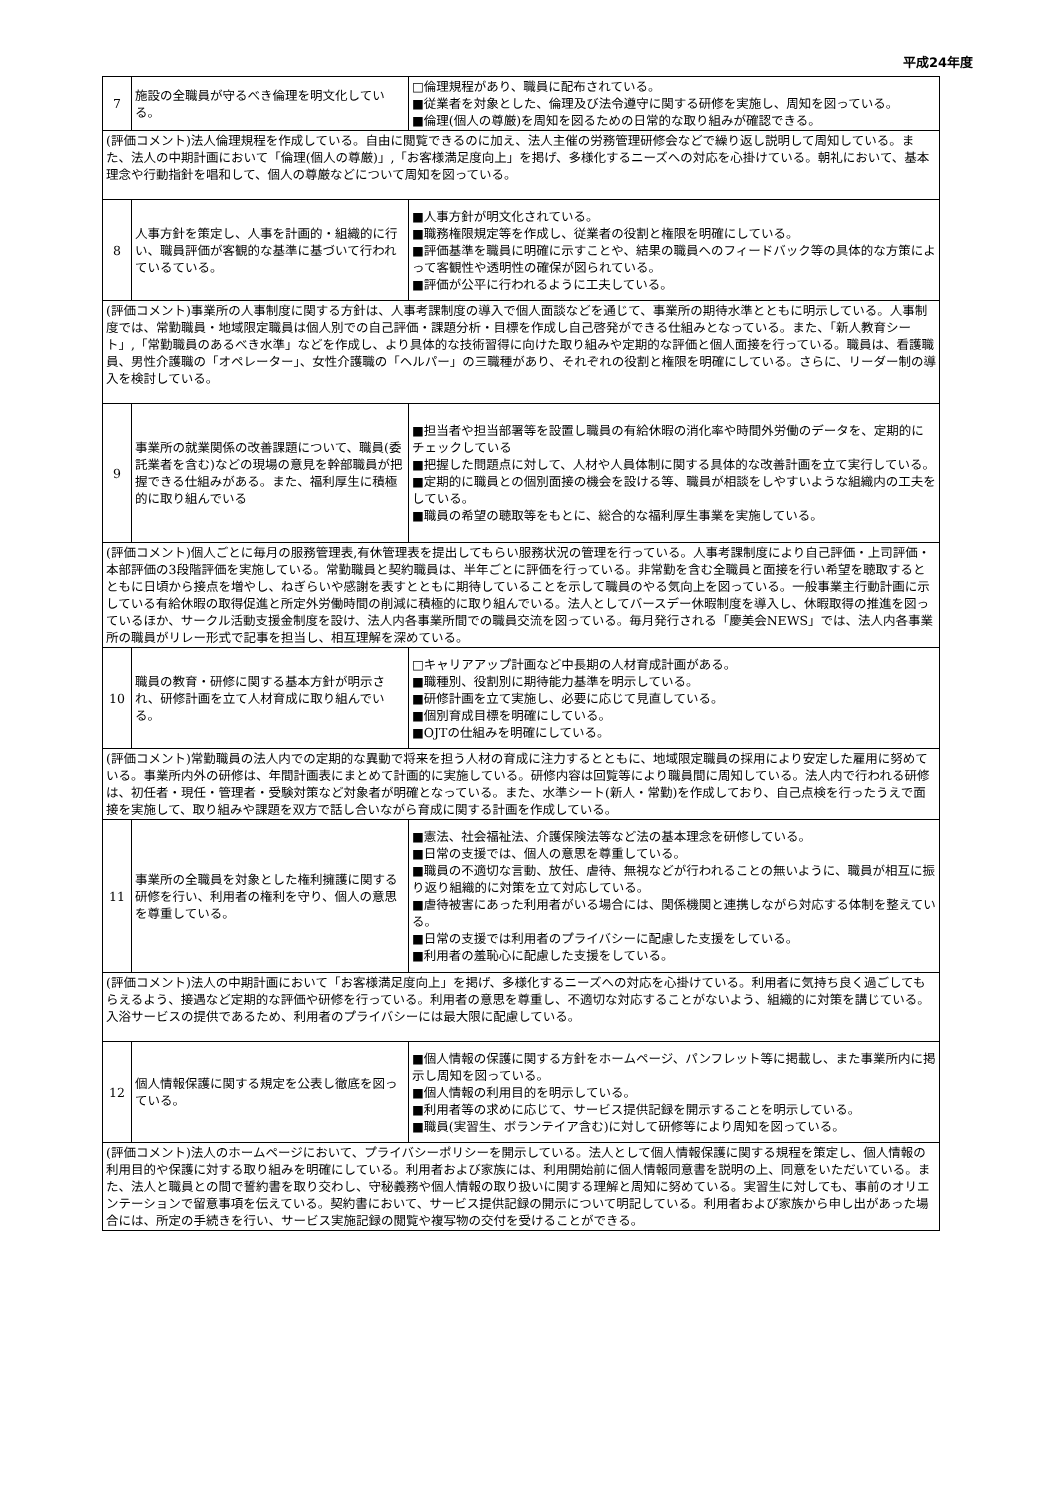平成24年度
| 7 | 施設の全職員が守るべき倫理を明文化している。 | □倫理規程があり、職員に配布されている。 ■従業者を対象とした、倫理及び法令遵守に関する研修を実施し、周知を図っている。 ■倫理(個人の尊厳)を周知を図るための日常的な取り組みが確認できる。 |
| (評価コメント)法人倫理規程を作成している。自由に閲覧できるのに加え、法人主催の労務管理研修会などで繰り返し説明して周知している。また、法人の中期計画において「倫理(個人の尊厳)」,「お客様満足度向上」を掲げ、多様化するニーズへの対応を心掛けている。朝礼において、基本理念や行動指針を唱和して、個人の尊厳などについて周知を図っている。 | | |
| 8 | 人事方針を策定し、人事を計画的・組織的に行い、職員評価が客観的な基準に基づいて行われているている。 | ■人事方針が明文化されている。 ■職務権限規定等を作成し、従業者の役割と権限を明確にしている。 ■評価基準を職員に明確に示すことや、結果の職員へのフィードバック等の具体的な方策によって客観性や透明性の確保が図られている。 ■評価が公平に行われるように工夫している。 |
| (評価コメント)事業所の人事制度に関する方針は、人事考課制度の導入で個人面談などを通じて、事業所の期待水準とともに明示している。人事制度では、常勤職員・地域限定職員は個人別での自己評価・課題分析・目標を作成し自己啓発ができる仕組みとなっている。また、「新人教育シート」,「常勤職員のあるべき水準」などを作成し、より具体的な技術習得に向けた取り組みや定期的な評価と個人面接を行っている。職員は、看護職員、男性介護職の「オペレーター」、女性介護職の「ヘルパー」の三職種があり、それぞれの役割と権限を明確にしている。さらに、リーダー制の導入を検討している。 | | |
| 9 | 事業所の就業関係の改善課題について、職員(委託業者を含む)などの現場の意見を幹部職員が把握できる仕組みがある。また、福利厚生に積極的に取り組んでいる | ■担当者や担当部署等を設置し職員の有給休暇の消化率や時間外労働のデータを、定期的にチェックしている ■把握した問題点に対して、人材や人員体制に関する具体的な改善計画を立て実行している。 ■定期的に職員との個別面接の機会を設ける等、職員が相談をしやすいような組織内の工夫をしている。 ■職員の希望の聴取等をもとに、総合的な福利厚生事業を実施している。 |
| (評価コメント)個人ごとに毎月の服務管理表,有休管理表を提出してもらい服務状況の管理を行っている。人事考課制度により自己評価・上司評価・本部評価の3段階評価を実施している。常勤職員と契約職員は、半年ごとに評価を行っている。非常勤を含む全職員と面接を行い希望を聴取するとともに日頃から接点を増やし、ねぎらいや感謝を表すとともに期待していることを示して職員のやる気向上を図っている。一般事業主行動計画に示している有給休暇の取得促進と所定外労働時間の削減に積極的に取り組んでいる。法人としてバースデー休暇制度を導入し、休暇取得の推進を図っているほか、サークル活動支援金制度を設け、法人内各事業所間での職員交流を図っている。毎月発行される「慶美会NEWS」では、法人内各事業所の職員がリレー形式で記事を担当し、相互理解を深めている。 | | |
| 10 | 職員の教育・研修に関する基本方針が明示され、研修計画を立て人材育成に取り組んでいる。 | □キャリアアップ計画など中長期の人材育成計画がある。 ■職種別、役割別に期待能力基準を明示している。 ■研修計画を立て実施し、必要に応じて見直している。 ■個別育成目標を明確にしている。 ■OJTの仕組みを明確にしている。 |
| (評価コメント)常勤職員の法人内での定期的な異動で将来を担う人材の育成に注力するとともに、地域限定職員の採用により安定した雇用に努めている。事業所内外の研修は、年間計画表にまとめて計画的に実施している。研修内容は回覧等により職員間に周知している。法人内で行われる研修は、初任者・現任・管理者・受験対策など対象者が明確となっている。また、水準シート(新人・常勤)を作成しており、自己点検を行ったうえで面接を実施して、取り組みや課題を双方で話し合いながら育成に関する計画を作成している。 | | |
| 11 | 事業所の全職員を対象とした権利擁護に関する研修を行い、利用者の権利を守り、個人の意思を尊重している。 | ■憲法、社会福祉法、介護保険法等など法の基本理念を研修している。 ■日常の支援では、個人の意思を尊重している。 ■職員の不適切な言動、放任、虐待、無視などが行われることの無いように、職員が相互に振り返り組織的に対策を立て対応している。 ■虐待被害にあった利用者がいる場合には、関係機関と連携しながら対応する体制を整えている。 ■日常の支援では利用者のプライバシーに配慮した支援をしている。 ■利用者の羞恥心に配慮した支援をしている。 |
| (評価コメント)法人の中期計画において「お客様満足度向上」を掲げ、多様化するニーズへの対応を心掛けている。利用者に気持ち良く過ごしてもらえるよう、接遇など定期的な評価や研修を行っている。利用者の意思を尊重し、不適切な対応することがないよう、組織的に対策を講じている。入浴サービスの提供であるため、利用者のプライバシーには最大限に配慮している。 | | |
| 12 | 個人情報保護に関する規定を公表し徹底を図っている。 | ■個人情報の保護に関する方針をホームページ、パンフレット等に掲載し、また事業所内に掲示し周知を図っている。 ■個人情報の利用目的を明示している。 ■利用者等の求めに応じて、サービス提供記録を開示することを明示している。 ■職員(実習生、ボランテイア含む)に対して研修等により周知を図っている。 |
| (評価コメント)法人のホームページにおいて、プライバシーポリシーを開示している。法人として個人情報保護に関する規程を策定し、個人情報の利用目的や保護に対する取り組みを明確にしている。利用者および家族には、利用開始前に個人情報同意書を説明の上、同意をいただいている。また、法人と職員との間で誓約書を取り交わし、守秘義務や個人情報の取り扱いに関する理解と周知に努めている。実習生に対しても、事前のオリエンテーションで留意事項を伝えている。契約書において、サービス提供記録の開示について明記している。利用者および家族から申し出があった場合には、所定の手続きを行い、サービス実施記録の閲覧や複写物の交付を受けることができる。 | | |